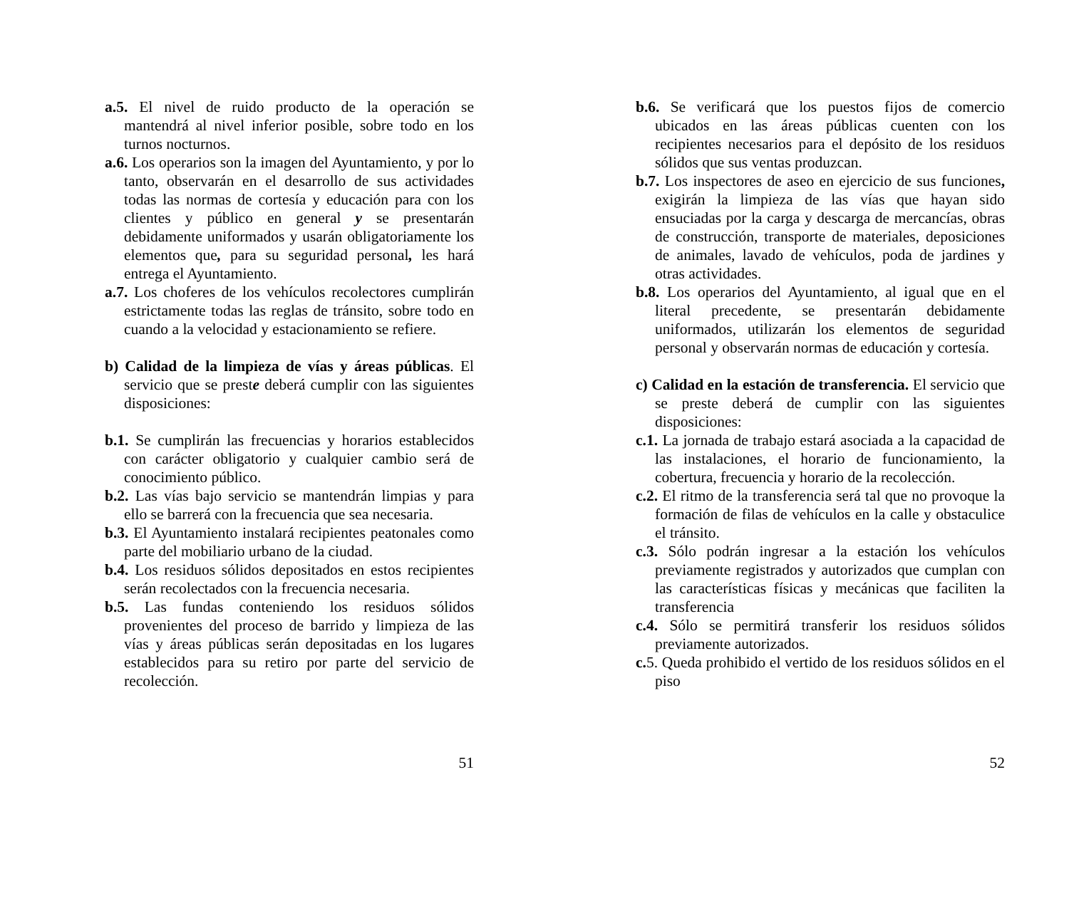a.5. El nivel de ruido producto de la operación se mantendrá al nivel inferior posible, sobre todo en los turnos nocturnos.
a.6. Los operarios son la imagen del Ayuntamiento, y por lo tanto, observarán en el desarrollo de sus actividades todas las normas de cortesía y educación para con los clientes y público en general y se presentarán debidamente uniformados y usarán obligatoriamente los elementos que, para su seguridad personal, les hará entrega el Ayuntamiento.
a.7. Los choferes de los vehículos recolectores cumplirán estrictamente todas las reglas de tránsito, sobre todo en cuando a la velocidad y estacionamiento se refiere.
b) Calidad de la limpieza de vías y áreas públicas. El servicio que se preste deberá cumplir con las siguientes disposiciones:
b.1. Se cumplirán las frecuencias y horarios establecidos con carácter obligatorio y cualquier cambio será de conocimiento público.
b.2. Las vías bajo servicio se mantendrán limpias y para ello se barrerá con la frecuencia que sea necesaria.
b.3. El Ayuntamiento instalará recipientes peatonales como parte del mobiliario urbano de la ciudad.
b.4. Los residuos sólidos depositados en estos recipientes serán recolectados con la frecuencia necesaria.
b.5. Las fundas conteniendo los residuos sólidos provenientes del proceso de barrido y limpieza de las vías y áreas públicas serán depositadas en los lugares establecidos para su retiro por parte del servicio de recolección.
51
b.6. Se verificará que los puestos fijos de comercio ubicados en las áreas públicas cuenten con los recipientes necesarios para el depósito de los residuos sólidos que sus ventas produzcan.
b.7. Los inspectores de aseo en ejercicio de sus funciones, exigirán la limpieza de las vías que hayan sido ensuciadas por la carga y descarga de mercancías, obras de construcción, transporte de materiales, deposiciones de animales, lavado de vehículos, poda de jardines y otras actividades.
b.8. Los operarios del Ayuntamiento, al igual que en el literal precedente, se presentarán debidamente uniformados, utilizarán los elementos de seguridad personal y observarán normas de educación y cortesía.
c) Calidad en la estación de transferencia. El servicio que se preste deberá de cumplir con las siguientes disposiciones:
c.1. La jornada de trabajo estará asociada a la capacidad de las instalaciones, el horario de funcionamiento, la cobertura, frecuencia y horario de la recolección.
c.2. El ritmo de la transferencia será tal que no provoque la formación de filas de vehículos en la calle y obstaculice el tránsito.
c.3. Sólo podrán ingresar a la estación los vehículos previamente registrados y autorizados que cumplan con las características físicas y mecánicas que faciliten la transferencia
c.4. Sólo se permitirá transferir los residuos sólidos previamente autorizados.
c. 5. Queda prohibido el vertido de los residuos sólidos en el piso
52